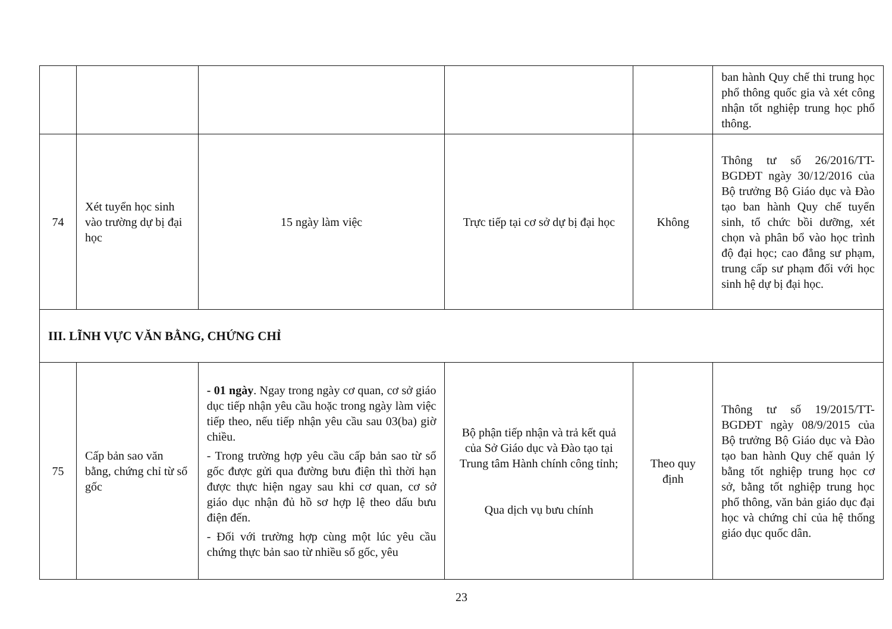| | | | | | ban hành Quy chế thi trung học phổ thông quốc gia và xét công nhận tốt nghiệp trung học phổ thông. |
| 74 | Xét tuyển học sinh vào trường dự bị đại học | 15 ngày làm việc | Trực tiếp tại cơ sở dự bị đại học | Không | Thông tư số 26/2016/TT-BGDĐT ngày 30/12/2016 của Bộ trưởng Bộ Giáo dục và Đào tạo ban hành Quy chế tuyển sinh, tổ chức bồi dưỡng, xét chọn và phân bổ vào học trình độ đại học; cao đẳng sư phạm, trung cấp sư phạm đối với học sinh hệ dự bị đại học. |
| III. LĨNH VỰC VĂN BẰNG, CHỨNG CHỈ | | | | | |
| 75 | Cấp bản sao văn bằng, chứng chỉ từ sổ gốc | - 01 ngày . Ngay trong ngày cơ quan, cơ sở giáo dục tiếp nhận yêu cầu hoặc trong ngày làm việc tiếp theo, nếu tiếp nhận yêu cầu sau 03(ba) giờ chiều. - Trong trường hợp yêu cầu cấp bản sao từ sổ gốc được gửi qua đường bưu điện thì thời hạn được thực hiện ngay sau khi cơ quan, cơ sở giáo dục nhận đủ hồ sơ hợp lệ theo dấu bưu điện đến. - Đối với trường hợp cùng một lúc yêu cầu chứng thực bản sao từ nhiều sổ gốc, yêu | Bộ phận tiếp nhận và trả kết quả của Sở Giáo dục và Đào tạo tại Trung tâm Hành chính công tỉnh; Qua dịch vụ bưu chính | Theo quy định | Thông tư số 19/2015/TT-BGDĐT ngày 08/9/2015 của Bộ trưởng Bộ Giáo dục và Đào tạo ban hành Quy chế quản lý bằng tốt nghiệp trung học cơ sở, bằng tốt nghiệp trung học phổ thông, văn bản giáo dục đại học và chứng chỉ của hệ thống giáo dục quốc dân. |
23